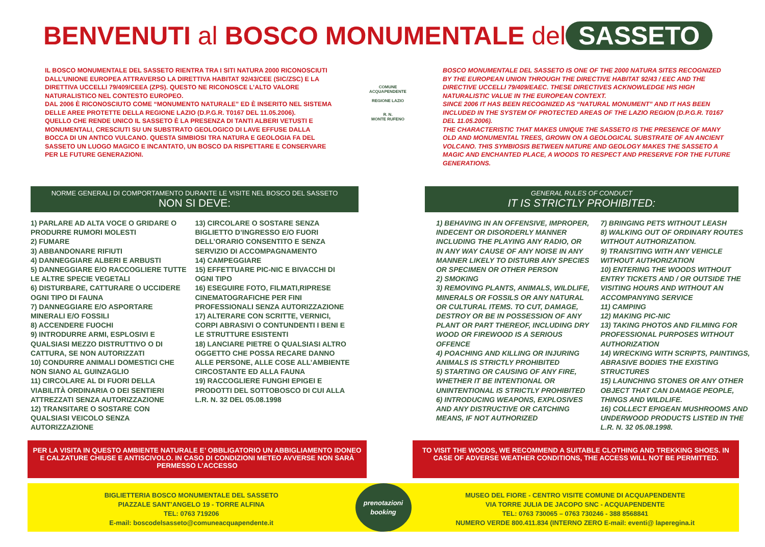BENVENUTI al BOSCO MONUMENTALE del SASSETO
IL BOSCO MONUMENTALE DEL SASSETO RIENTRA TRA I SITI NATURA 2000 RICONOSCIUTI DALL’UNIONE EUROPEA ATTRAVERSO LA DIRETTIVA HABITAT 92/43/CEE (SIC/ZSC) E LA DIRETTIVA UCCELLI 79/409/CEEA (ZPS). QUESTO NE RICONOSCE L’ALTO VALORE NATURALISTICO NEL CONTESTO EUROPEO.
DAL 2006 È RICONOSCIUTO COME “MONUMENTO NATURALE” ED È INSERITO NEL SISTEMA DELLE AREE PROTETTE DELLA REGIONE LAZIO (D.P.G.R. T0167 DEL 11.05.2006).
QUELLO CHE RENDE UNICO IL SASSETO È LA PRESENZA DI TANTI ALBERI VETUSTI E MONUMENTALI, CRESCIUTI SU UN SUBSTRATO GEOLOGICO DI LAVE EFFUSE DALLA BOCCA DI UN ANTICO VULCANO. QUESTA SIMBIOSI TRA NATURA E GEOLOGIA FA DEL SASSETO UN LUOGO MAGICO E INCANTATO, UN BOSCO DA RISPETTARE E CONSERVARE PER LE FUTURE GENERAZIONI.
COMUNE
ACQUAPENDENTE
REGIONE LAZIO
R. N.
MONTE RUFENO
BOSCO MONUMENTALE DEL SASSETO IS ONE OF THE 2000 NATURA SITES RECOGNIZED BY THE EUROPEAN UNION THROUGH THE DIRECTIVE HABITAT 92/43 / EEC AND THE DIRECTIVE UCCELLI 79/409/EAEC. THESE DIRECTIVES ACKNOWLEDGE HIS HIGH NATURALISTIC VALUE IN THE EUROPEAN CONTEXT.
SINCE 2006 IT HAS BEEN RECOGNIZED AS “NATURAL MONUMENT” AND IT HAS BEEN INCLUDED IN THE SYSTEM OF PROTECTED AREAS OF THE LAZIO REGION (D.P.G.R. T0167 DEL 11.05.2006).
THE CHARACTERISTIC THAT MAKES UNIQUE THE SASSETO IS THE PRESENCE OF MANY OLD AND MONUMENTAL TREES, GROWN ON A GEOLOGICAL SUBSTRATE OF AN ANCIENT VOLCANO. THIS SYMBIOSIS BETWEEN NATURE AND GEOLOGY MAKES THE SASSETO A MAGIC AND ENCHANTED PLACE, A WOODS TO RESPECT AND PRESERVE FOR THE FUTURE GENERATIONS.
NORME GENERALI DI COMPORTAMENTO DURANTE LE VISITE NEL BOSCO DEL SASSETO
NON SI DEVE:
GENERAL RULES OF CONDUCT
IT IS STRICTLY PROHIBITED:
1) PARLARE AD ALTA VOCE O GRIDARE O PRODURRE RUMORI MOLESTI
2) FUMARE
3) ABBANDONARE RIFIUTI
4) DANNEGGIARE ALBERI E ARBUSTI
5) DANNEGGIARE E/O RACCOGLIERE TUTTE LE ALTRE SPECIE VEGETALI
6) DISTURBARE, CATTURARE O UCCIDERE OGNI TIPO DI FAUNA
7) DANNEGGIARE E/O ASPORTARE MINERALI E/O FOSSILI
8) ACCENDERE FUOCHI
9) INTRODURRE ARMI, ESPLOSIVI E QUALSIASI MEZZO DISTRUTTIVO O DI CATTURA, SE NON AUTORIZZATI
10) CONDURRE ANIMALI DOMESTICI CHE NON SIANO AL GUINZAGLIO
11) CIRCOLARE AL DI FUORI DELLA VIABILITÀ ORDINARIA O DEI SENTIERI ATTREZZATI SENZA AUTORIZZAZIONE
12) TRANSITARE O SOSTARE CON QUALSIASI VEICOLO SENZA AUTORIZZAZIONE
13) CIRCOLARE O SOSTARE SENZA BIGLIETTO D’INGRESSO E/O FUORI DELL’ORARIO CONSENTITO E SENZA SERVIZIO DI ACCOMPAGNAMENTO
14) CAMPEGGIARE
15) EFFETTUARE PIC-NIC E BIVACCHI DI OGNI TIPO
16) ESEGUIRE FOTO, FILMATI,RIPRESE CINEMATOGRAFICHE PER FINI PROFESSIONALI SENZA AUTORIZZAZIONE
17) ALTERARE CON SCRITTE, VERNICI, CORPI ABRASIVI O CONTUNDENTI I BENI E LE STRUTTURE ESISTENTI
18) LANCIARE PIETRE O QUALSIASI ALTRO OGGETTO CHE POSSA RECARE DANNO ALLE PERSONE, ALLE COSE ALL’AMBIENTE CIRCOSTANTE ED ALLA FAUNA
19) RACCOGLIERE FUNGHI EPIGEI E PRODOTTI DEL SOTTOBOSCO DI CUI ALLA L.R. N. 32 DEL 05.08.1998
1) BEHAVING IN AN OFFENSIVE, IMPROPER, INDECENT OR DISORDERLY MANNER INCLUDING THE PLAYING ANY RADIO, OR IN ANY WAY CAUSE OF ANY NOISE IN ANY MANNER LIKELY TO DISTURB ANY SPECIES OR SPECIMEN OR OTHER PERSON
2) SMOKING
3) REMOVING PLANTS, ANIMALS, WILDLIFE, MINERALS OR FOSSILS OR ANY NATURAL OR CULTURAL ITEMS. TO CUT, DAMAGE, DESTROY OR BE IN POSSESSION OF ANY PLANT OR PART THEREOF, INCLUDING DRY WOOD OR FIREWOOD IS A SERIOUS OFFENCE
4) POACHING AND KILLING OR INJURING ANIMALS IS STRICTLY PROHIBITED
5) STARTING OR CAUSING OF ANY FIRE, WHETHER IT BE INTENTIONAL OR UNINTENTIONAL IS STRICTLY PROHIBITED
6) INTRODUCING WEAPONS, EXPLOSIVES AND ANY DISTRUCTIVE OR CATCHING MEANS, IF NOT AUTHORIZED
7) BRINGING PETS WITHOUT LEASH
8) WALKING OUT OF ORDINARY ROUTES WITHOUT AUTHORIZATION.
9) TRANSITING WITH ANY VEHICLE WITHOUT AUTHORIZATION
10) ENTERING THE WOODS WITHOUT ENTRY TICKETS AND / OR OUTSIDE THE VISITING HOURS AND WITHOUT AN ACCOMPANYING SERVICE
11) CAMPING
12) MAKING PIC-NIC
13) TAKING PHOTOS AND FILMING FOR PROFESSIONAL PURPOSES WITHOUT AUTHORIZATION
14) WRECKING WITH SCRIPTS, PAINTINGS, ABRASIVE BODIES THE EXISTING STRUCTURES
15) LAUNCHING STONES OR ANY OTHER OBJECT THAT CAN DAMAGE PEOPLE, THINGS AND WILDLIFE.
16) COLLECT EPIGEAN MUSHROOMS AND UNDERWOOD PRODUCTS LISTED IN THE L.R. N. 32 05.08.1998.
PER LA VISITA IN QUESTO AMBIENTE NATURALE E’ OBBLIGATORIO UN ABBIGLIAMENTO IDONEO E CALZATURE CHIUSE E ANTISCIVOLO. IN CASO DI CONDIZIONI METEO AVVERSE NON SARÀ PERMESSO L’ACCESSO
TO VISIT THE WOODS, WE RECOMMEND A SUITABLE CLOTHING AND TREKKING SHOES. IN CASE OF ADVERSE WEATHER CONDITIONS, THE ACCESS WILL NOT BE PERMITTED.
BIGLIETTERIA BOSCO MONUMENTALE DEL SASSETO
PIAZZALE SANT’ANGELO 19 - TORRE ALFINA
TEL: 0763 719206
E-mail: boscodelsasseto@comuneacquapendente.it
prenotazioni
booking
MUSEO DEL FIORE - CENTRO VISITE COMUNE DI ACQUAPENDENTE
VIA TORRE JULIA DE JACOPO SNC - ACQUAPENDENTE
TEL: 0763 730065 – 0763 730246 - 388 8568841
NUMERO VERDE 800.411.834 (INTERNO ZERO E-mail: eventi@ laperegina.it